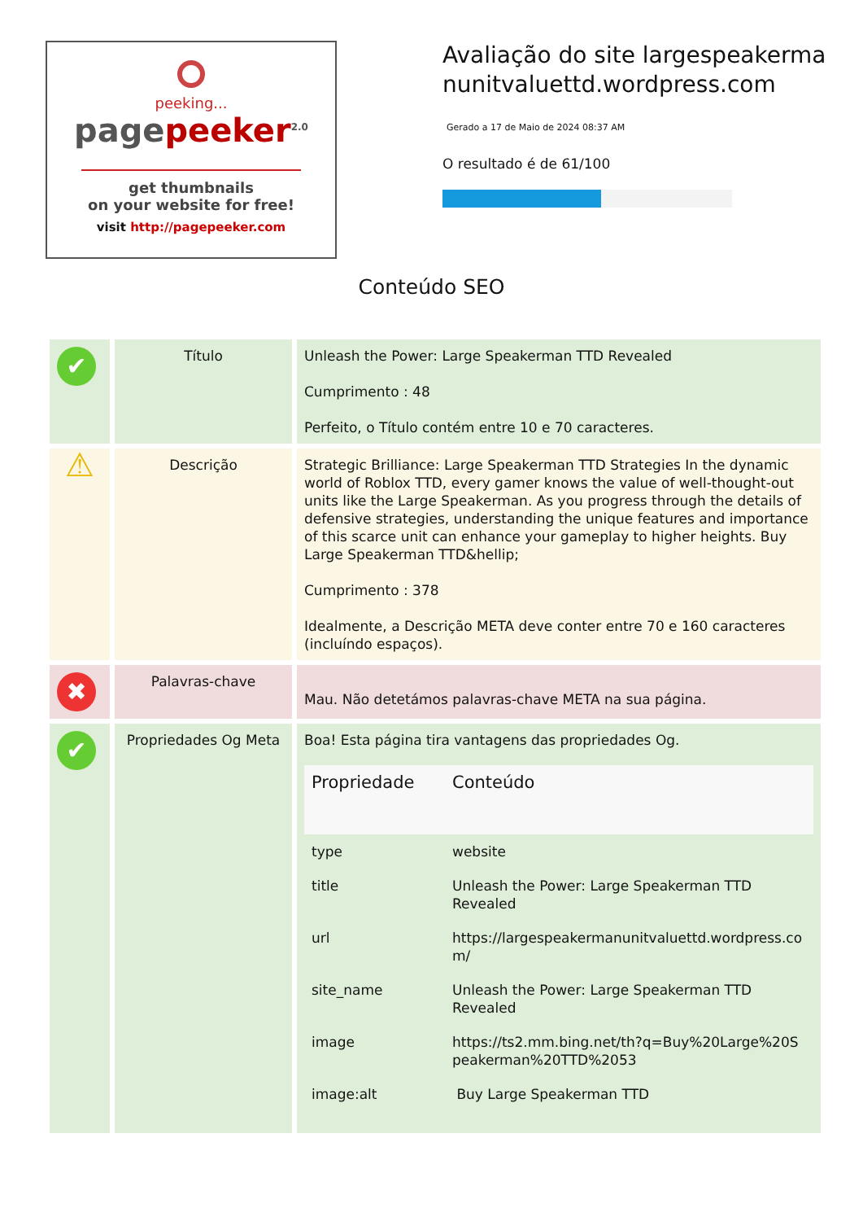peeking...
pagepeeker<sup>2.0</sup>
get thumbnails
on your website for free!
visit http://pagepeeker.com
Avaliação do site largespeakermanunitvaluettd.wordpress.com
Gerado a 17 de Maio de 2024 08:37 AM
O resultado é de 61/100
Conteúdo SEO
| ✔ | Título | Unleash the Power: Large Speakerman TTD Revealed Cumprimento : 48 Perfeito, o Título contém entre 10 e 70 caracteres. |
| ⚠ | Descrição | Strategic Brilliance: Large Speakerman TTD Strategies In the dynamic world of Roblox TTD, every gamer knows the value of well-thought-out units like the Large Speakerman. As you progress through the details of defensive strategies, understanding the unique features and importance of this scarce unit can enhance your gameplay to higher heights. Buy Large Speakerman TTD&hellip; Cumprimento : 378 Idealmente, a Descrição META deve conter entre 70 e 160 caracteres (incluíndo espaços). |
| ✖ | Palavras-chave | Mau. Não detetámos palavras-chave META na sua página. |
| ✔ | Propriedades Og Meta | Boa! Esta página tira vantagens das propriedades Og. / Propriedade / Conteúdo / / --- / --- / / type / website / / title / Unleash the Power: Large Speakerman TTD Revealed / / url / https://largespeakermanunitvaluettd.wordpress.com/ / / site_name / Unleash the Power: Large Speakerman TTD Revealed / / image / https://ts2.mm.bing.net/th?q=Buy%20Large%20Speakerman%20TTD%2053 / / image:alt / Buy Large Speakerman TTD / |